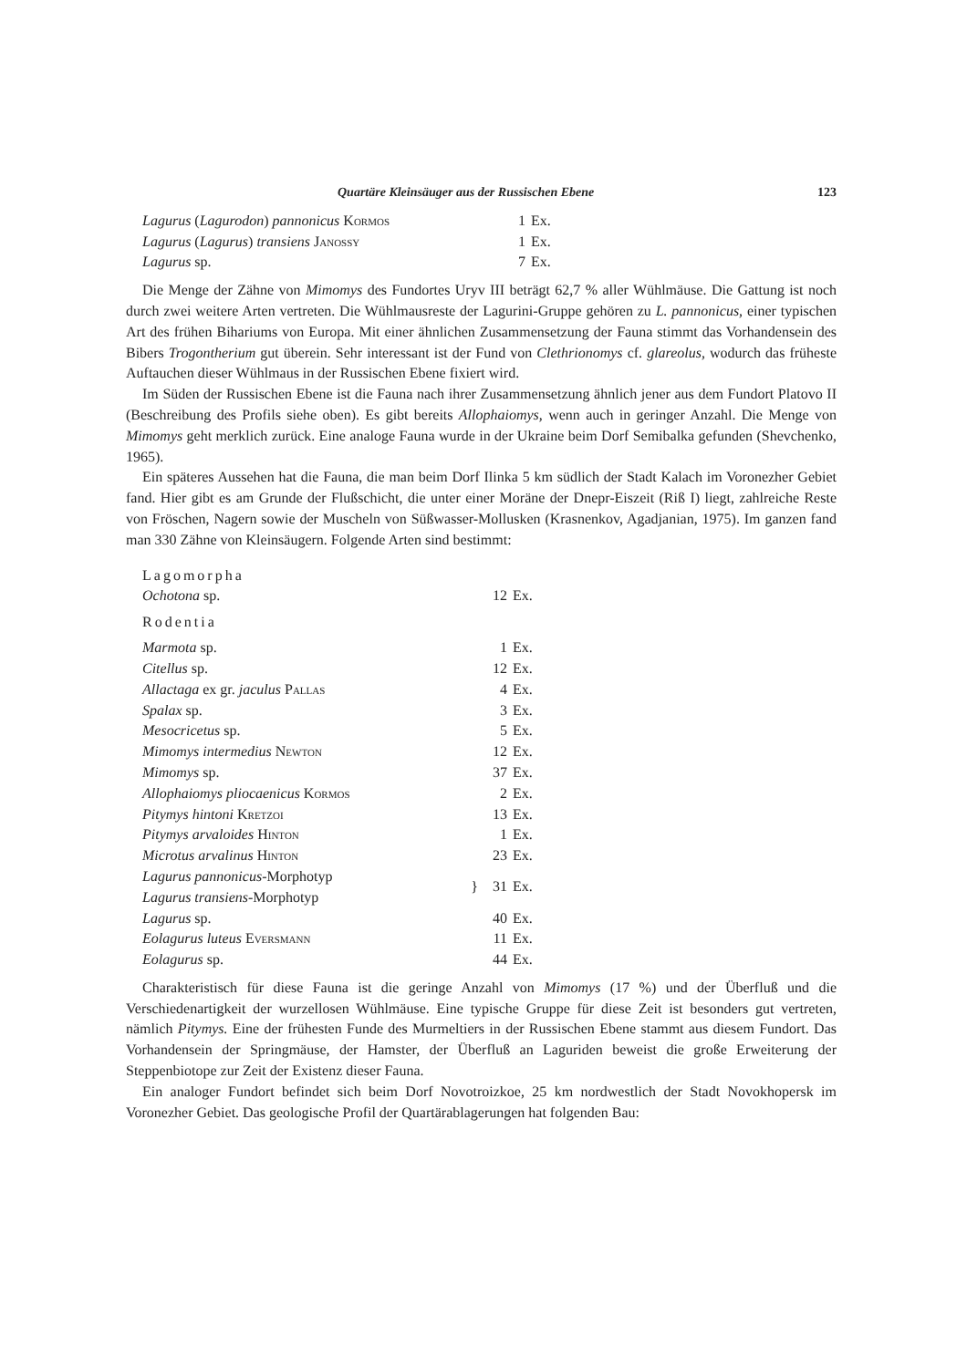Quartäre Kleinsäuger aus der Russischen Ebene 123
| Lagurus ( Lagurodon ) pannonicus Kormos | 1 | Ex. |
| Lagurus ( Lagurus ) transiens Janossy | 1 | Ex. |
| Lagurus sp. | 7 | Ex. |
Die Menge der Zähne von Mimomys des Fundortes Uryv III beträgt 62,7 % aller Wühlmäuse. Die Gattung ist noch durch zwei weitere Arten vertreten. Die Wühlmausreste der Lagurini-Gruppe gehören zu L. pannonicus, einer typischen Art des frühen Bihariums von Europa. Mit einer ähnlichen Zusammensetzung der Fauna stimmt das Vorhandensein des Bibers Trogontherium gut überein. Sehr interessant ist der Fund von Clethrionomys cf. glareolus, wodurch das früheste Auftauchen dieser Wühlmaus in der Russischen Ebene fixiert wird.
Im Süden der Russischen Ebene ist die Fauna nach ihrer Zusammensetzung ähnlich jener aus dem Fundort Platovo II (Beschreibung des Profils siehe oben). Es gibt bereits Allophaiomys, wenn auch in geringer Anzahl. Die Menge von Mimomys geht merklich zurück. Eine analoge Fauna wurde in der Ukraine beim Dorf Semibalka gefunden (Shevchenko, 1965).
Ein späteres Aussehen hat die Fauna, die man beim Dorf Ilinka 5 km südlich der Stadt Kalach im Voronezher Gebiet fand. Hier gibt es am Grunde der Flußschicht, die unter einer Moräne der Dnepr-Eiszeit (Riß I) liegt, zahlreiche Reste von Fröschen, Nagern sowie der Muscheln von Süßwasser-Mollusken (Krasnenkov, Agadjanian, 1975). Im ganzen fand man 330 Zähne von Kleinsäugern. Folgende Arten sind bestimmt:
| Lagomorpha | | |
| Ochotona sp. | 12 | Ex. |
| Rodentia | | |
| Marmota sp. | 1 | Ex. |
| Citellus sp. | 12 | Ex. |
| Allactaga ex gr. jaculus Pallas | 4 | Ex. |
| Spalax sp. | 3 | Ex. |
| Mesocricetus sp. | 5 | Ex. |
| Mimomys intermedius Newton | 12 | Ex. |
| Mimomys sp. | 37 | Ex. |
| Allophaiomys pliocaenicus Kormos | 2 | Ex. |
| Pitymys hintoni Kretzoi | 13 | Ex. |
| Pitymys arvaloides Hinton | 1 | Ex. |
| Microtus arvalinus Hinton | 23 | Ex. |
| Lagurus pannonicus -Morphotyp Lagurus transiens -Morphotyp | } 31 | Ex. |
| Lagurus sp. | 40 | Ex. |
| Eolagurus luteus Eversmann | 11 | Ex. |
| Eolagurus sp. | 44 | Ex. |
Charakteristisch für diese Fauna ist die geringe Anzahl von Mimomys (17 %) und der Überfluß und die Verschiedenartigkeit der wurzellosen Wühlmäuse. Eine typische Gruppe für diese Zeit ist besonders gut vertreten, nämlich Pitymys. Eine der frühesten Funde des Murmeltiers in der Russischen Ebene stammt aus diesem Fundort. Das Vorhandensein der Springmäuse, der Hamster, der Überfluß an Laguriden beweist die große Erweiterung der Steppenbiotope zur Zeit der Existenz dieser Fauna.
Ein analoger Fundort befindet sich beim Dorf Novotroizkoe, 25 km nordwestlich der Stadt Novokhopersk im Voronezher Gebiet. Das geologische Profil der Quartärablagerungen hat folgenden Bau: